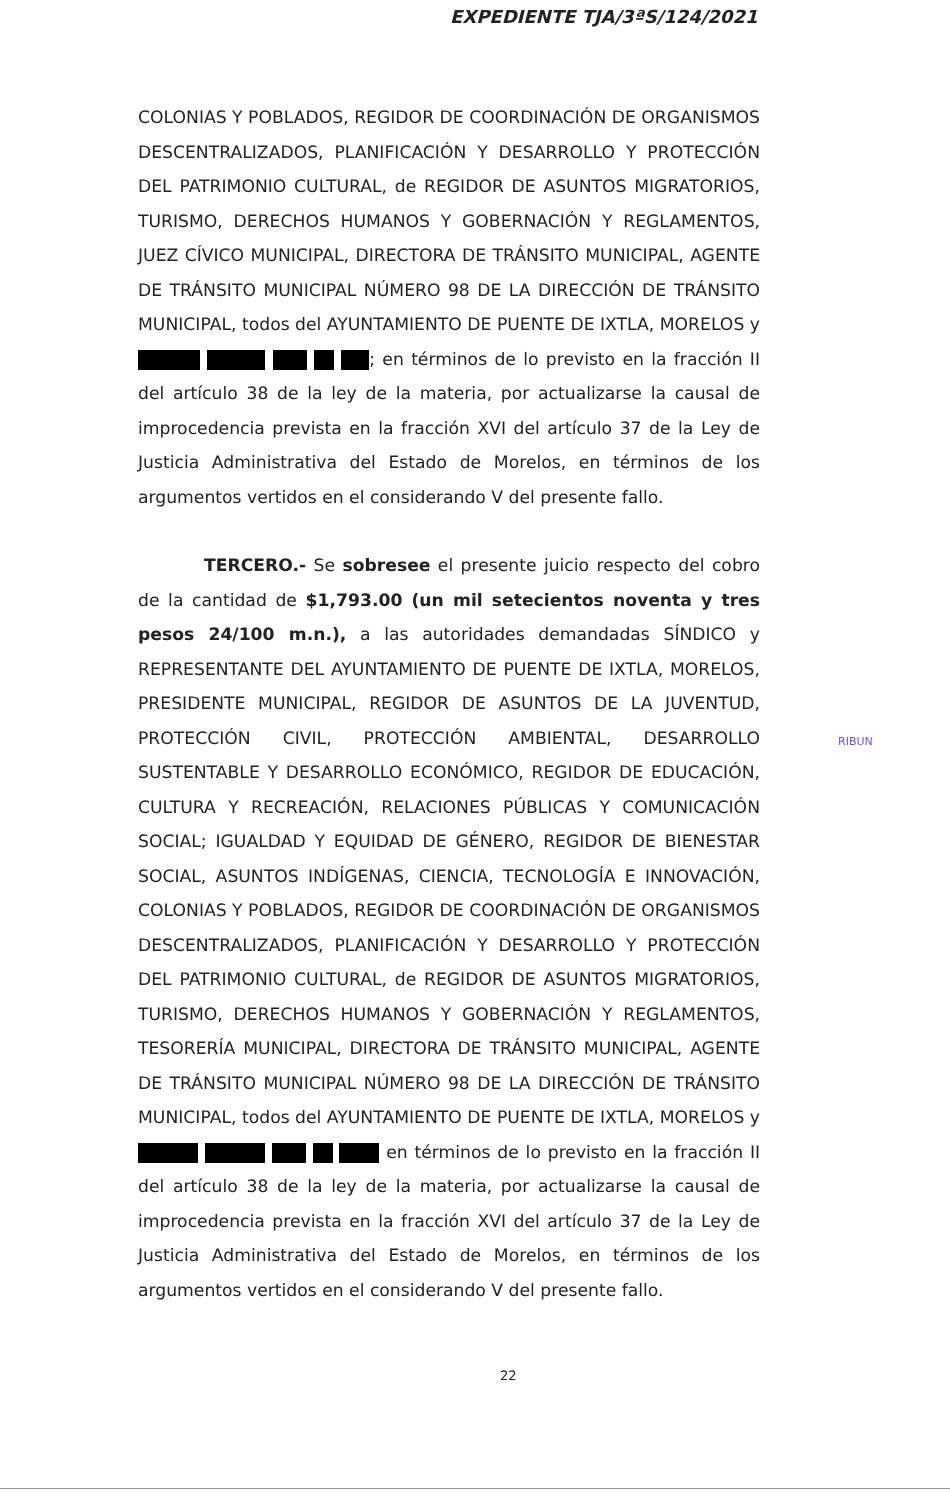EXPEDIENTE TJA/3ªS/124/2021
COLONIAS Y POBLADOS, REGIDOR DE COORDINACIÓN DE ORGANISMOS DESCENTRALIZADOS, PLANIFICACIÓN Y DESARROLLO Y PROTECCIÓN DEL PATRIMONIO CULTURAL, de REGIDOR DE ASUNTOS MIGRATORIOS, TURISMO, DERECHOS HUMANOS Y GOBERNACIÓN Y REGLAMENTOS, JUEZ CÍVICO MUNICIPAL, DIRECTORA DE TRÁNSITO MUNICIPAL, AGENTE DE TRÁNSITO MUNICIPAL NÚMERO 98 DE LA DIRECCIÓN DE TRÁNSITO MUNICIPAL, todos del AYUNTAMIENTO DE PUENTE DE IXTLA, MORELOS y ; en términos de lo previsto en la fracción II del artículo 38 de la ley de la materia, por actualizarse la causal de improcedencia prevista en la fracción XVI del artículo 37 de la Ley de Justicia Administrativa del Estado de Morelos, en términos de los argumentos vertidos en el considerando V del presente fallo.
TERCERO.- Se sobresee el presente juicio respecto del cobro de la cantidad de $1,793.00 (un mil setecientos noventa y tres pesos 24/100 m.n.), a las autoridades demandadas SÍNDICO y REPRESENTANTE DEL AYUNTAMIENTO DE PUENTE DE IXTLA, MORELOS, PRESIDENTE MUNICIPAL, REGIDOR DE ASUNTOS DE LA JUVENTUD, PROTECCIÓN CIVIL, PROTECCIÓN AMBIENTAL, DESARROLLO SUSTENTABLE Y DESARROLLO ECONÓMICO, REGIDOR DE EDUCACIÓN, CULTURA Y RECREACIÓN, RELACIONES PÚBLICAS Y COMUNICACIÓN SOCIAL; IGUALDAD Y EQUIDAD DE GÉNERO, REGIDOR DE BIENESTAR SOCIAL, ASUNTOS INDÍGENAS, CIENCIA, TECNOLOGÍA E INNOVACIÓN, COLONIAS Y POBLADOS, REGIDOR DE COORDINACIÓN DE ORGANISMOS DESCENTRALIZADOS, PLANIFICACIÓN Y DESARROLLO Y PROTECCIÓN DEL PATRIMONIO CULTURAL, de REGIDOR DE ASUNTOS MIGRATORIOS, TURISMO, DERECHOS HUMANOS Y GOBERNACIÓN Y REGLAMENTOS, TESORERÍA MUNICIPAL, DIRECTORA DE TRÁNSITO MUNICIPAL, AGENTE DE TRÁNSITO MUNICIPAL NÚMERO 98 DE LA DIRECCIÓN DE TRÁNSITO MUNICIPAL, todos del AYUNTAMIENTO DE PUENTE DE IXTLA, MORELOS y en términos de lo previsto en la fracción II del artículo 38 de la ley de la materia, por actualizarse la causal de improcedencia prevista en la fracción XVI del artículo 37 de la Ley de Justicia Administrativa del Estado de Morelos, en términos de los argumentos vertidos en el considerando V del presente fallo.
RIBUN
22